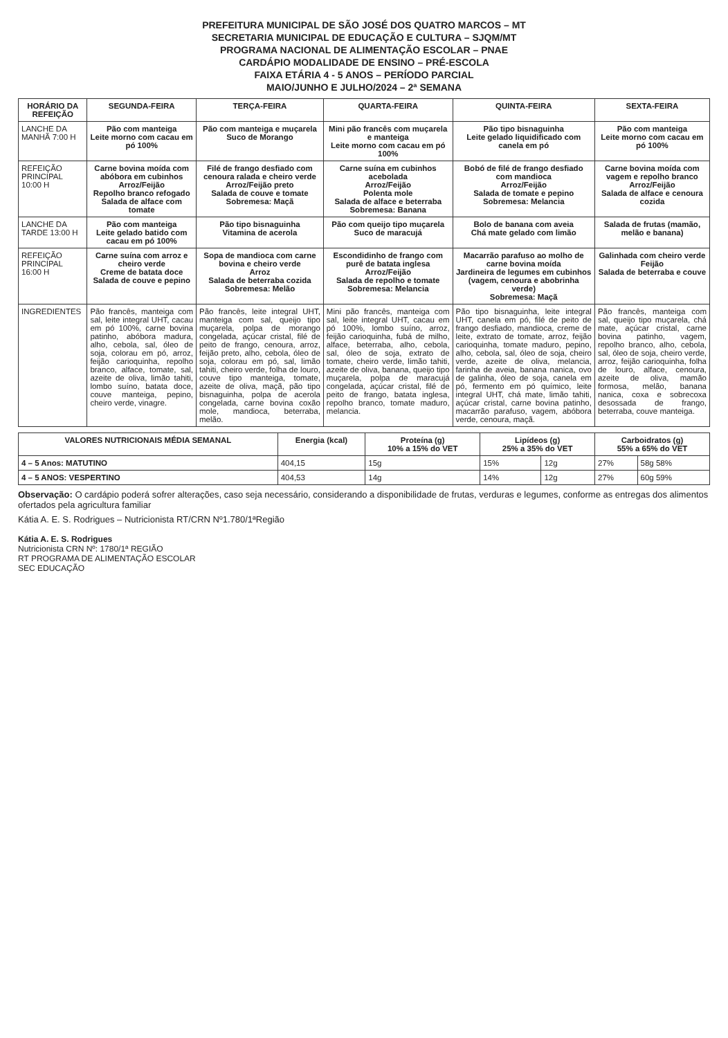PREFEITURA MUNICIPAL DE SÃO JOSÉ DOS QUATRO MARCOS – MT
SECRETARIA MUNICIPAL DE EDUCAÇÃO E CULTURA – SJQM/MT
PROGRAMA NACIONAL DE ALIMENTAÇÃO ESCOLAR – PNAE
CARDÁPIO MODALIDADE DE ENSINO – PRÉ-ESCOLA
FAIXA ETÁRIA 4 - 5 ANOS – PERÍODO PARCIAL
MAIO/JUNHO E JULHO/2024 – 2ª SEMANA
| HORÁRIO DA REFEIÇÃO | SEGUNDA-FEIRA | TERÇA-FEIRA | QUARTA-FEIRA | QUINTA-FEIRA | SEXTA-FEIRA |
| --- | --- | --- | --- | --- | --- |
| LANCHE DA MANHÃ 7:00 H | Pão com manteiga Leite morno com cacau em pó 100% | Pão com manteiga e muçarela Suco de Morango | Mini pão francês com muçarela e manteiga Leite morno com cacau em pó 100% | Pão tipo bisnaguinha Leite gelado liquidificado com canela em pó | Pão com manteiga Leite morno com cacau em pó 100% |
| REFEIÇÃO PRINCIPAL 10:00 H | Carne bovina moída com abóbora em cubinhos Arroz/Feijão Repolho branco refogado Salada de alface com tomate | Filé de frango desfiado com cenoura ralada e cheiro verde Arroz/Feijão preto Salada de couve e tomate Sobremesa: Maçã | Carne suína em cubinhos acebolada Arroz/Feijão Polenta mole Salada de alface e beterraba Sobremesa: Banana | Bobó de filé de frango desfiado com mandioca Arroz/Feijão Salada de tomate e pepino Sobremesa: Melancia | Carne bovina moída com vagem e repolho branco Arroz/Feijão Salada de alface e cenoura cozida |
| LANCHE DA TARDE 13:00 H | Pão com manteiga Leite gelado batido com cacau em pó 100% | Pão tipo bisnaguinha Vitamina de acerola | Pão com queijo tipo muçarela Suco de maracujá | Bolo de banana com aveia Chá mate gelado com limão | Salada de frutas (mamão, melão e banana) |
| REFEIÇÃO PRINCIPAL 16:00 H | Carne suína com arroz e cheiro verde Creme de batata doce Salada de couve e pepino | Sopa de mandioca com carne bovina e cheiro verde Arroz Salada de beterraba cozida Sobremesa: Melão | Escondidinho de frango com purê de batata inglesa Arroz/Feijão Salada de repolho e tomate Sobremesa: Melancia | Macarrão parafuso ao molho de carne bovina moída Jardineira de legumes em cubinhos (vagem, cenoura e abobrinha verde) Sobremesa: Maçã | Galinhada com cheiro verde Feijão Salada de beterraba e couve |
| INGREDIENTES | Pão francês, manteiga com sal, leite integral UHT, cacau em pó 100%, carne bovina patinho, abóbora madura, alho, cebola, sal, óleo de soja, colorau em pó, arroz, feijão carioquinha, repolho branco, alface, tomate, sal, azeite de oliva, limão tahiti, lombo suíno, batata doce, couve manteiga, pepino, cheiro verde, vinagre. | Pão francês, leite integral UHT, manteiga com sal, queijo tipo muçarela, polpa de morango congelada, açúcar cristal, filé de peito de frango, cenoura, arroz, feijão preto, alho, cebola, óleo de soja, colorau em pó, sal, limão tahiti, cheiro verde, folha de louro, couve tipo manteiga, tomate, azeite de oliva, maçã, pão tipo bisnaguinha, polpa de acerola congelada, carne bovina coxão mole, mandioca, beterraba, melão. | Mini pão francês, manteiga com sal, leite integral UHT, cacau em pó 100%, lombo suíno, arroz, feijão carioquinha, fubá de milho, alface, beterraba, alho, cebola, sal, óleo de soja, extrato de tomate, cheiro verde, limão tahiti, azeite de oliva, banana, queijo tipo muçarela, polpa de maracujá congelada, açúcar cristal, filé de peito de frango, batata inglesa, repolho branco, tomate maduro, melancia. | Pão tipo bisnaguinha, leite integral UHT, canela em pó, filé de peito de frango desfiado, mandioca, creme de leite, extrato de tomate, arroz, feijão carioquinha, tomate maduro, pepino, alho, cebola, sal, óleo de soja, cheiro verde, azeite de oliva, melancia, farinha de aveia, banana nanica, ovo de galinha, óleo de soja, canela em pó, fermento em pó químico, leite integral UHT, chá mate, limão tahiti, açúcar cristal, carne bovina patinho, macarrão parafuso, vagem, abóbora verde, cenoura, maçã. | Pão francês, manteiga com sal, queijo tipo muçarela, chá mate, açúcar cristal, carne bovina patinho, vagem, repolho branco, alho, cebola, sal, óleo de soja, cheiro verde, arroz, feijão carioquinha, folha de louro, alface, cenoura, azeite de oliva, mamão formosa, melão, banana nanica, coxa e sobrecoxa desossada de frango, beterraba, couve manteiga. |
| VALORES NUTRICIONAIS MÉDIA SEMANAL | Energia (kcal) | Proteína (g) 10% a 15% do VET | Lipídeos (g) 25% a 35% do VET | | Carboidratos (g) 55% a 65% do VET | |
| --- | --- | --- | --- | --- | --- | --- |
| 4 – 5 Anos: MATUTINO | 404,15 | 15g | 15% | 12g | 27% | 58g 58% |
| 4 – 5 ANOS: VESPERTINO | 404,53 | 14g | 14% | 12g | 27% | 60g 59% |
Observação: O cardápio poderá sofrer alterações, caso seja necessário, considerando a disponibilidade de frutas, verduras e legumes, conforme as entregas dos alimentos ofertados pela agricultura familiar
Kátia A. E. S. Rodrigues – Nutricionista RT/CRN Nº1.780/1ªRegião
Kátia A. E. S. Rodrigues
Nutricionista CRN Nº: 1780/1ª REGIÃO
RT PROGRAMA DE ALIMENTAÇÃO ESCOLAR
SEC EDUCAÇÃO